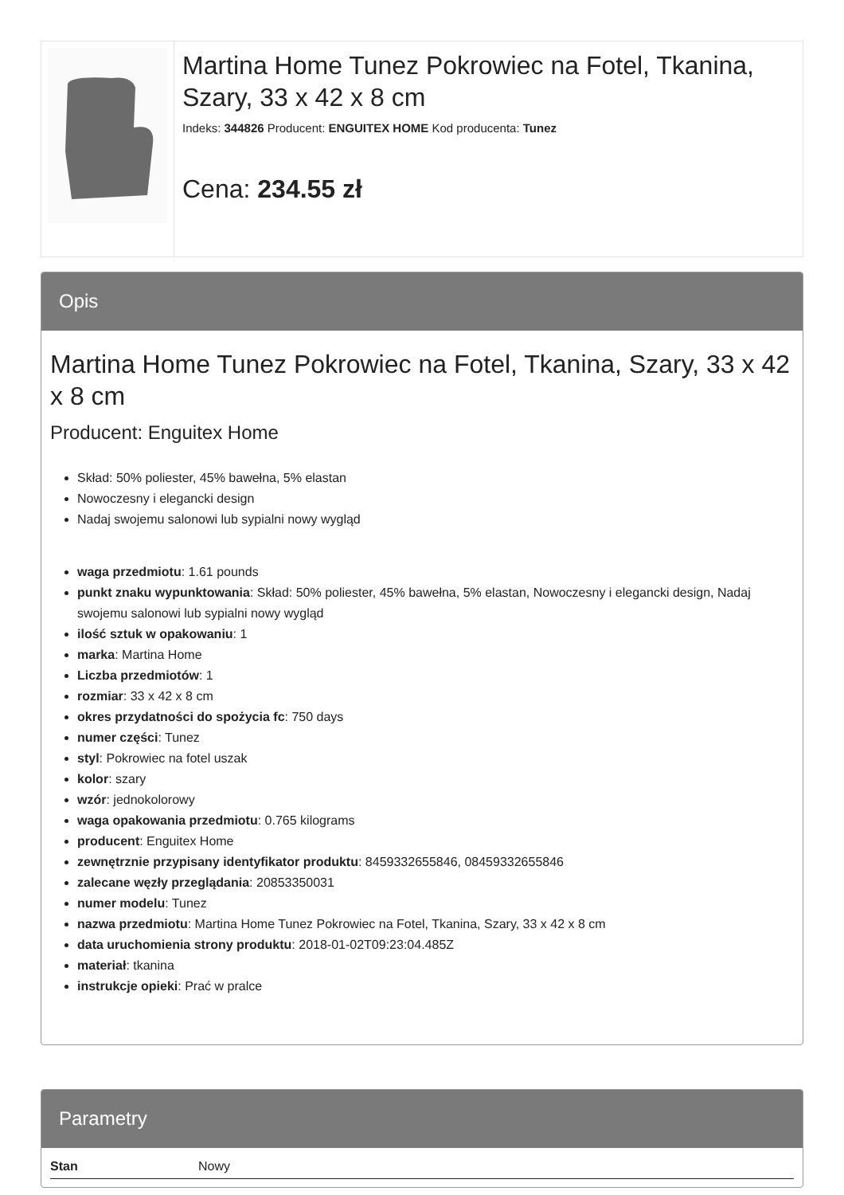Martina Home Tunez Pokrowiec na Fotel, Tkanina, Szary, 33 x 42 x 8 cm
Indeks: 344826 Producent: ENGUITEX HOME Kod producenta: Tunez
Cena: 234.55 zł
Opis
Martina Home Tunez Pokrowiec na Fotel, Tkanina, Szary, 33 x 42 x 8 cm
Producent: Enguitex Home
Skład: 50% poliester, 45% bawełna, 5% elastan
Nowoczesny i elegancki design
Nadaj swojemu salonowi lub sypialni nowy wygląd
waga przedmiotu: 1.61 pounds
punkt znaku wypunktowania: Skład: 50% poliester, 45% bawełna, 5% elastan, Nowoczesny i elegancki design, Nadaj swojemu salonowi lub sypialni nowy wygląd
ilość sztuk w opakowaniu: 1
marka: Martina Home
Liczba przedmiotów: 1
rozmiar: 33 x 42 x 8 cm
okres przydatności do spożycia fc: 750 days
numer części: Tunez
styl: Pokrowiec na fotel uszak
kolor: szary
wzór: jednokolorowy
waga opakowania przedmiotu: 0.765 kilograms
producent: Enguitex Home
zewnętrznie przypisany identyfikator produktu: 8459332655846, 08459332655846
zalecane węzły przeglądania: 20853350031
numer modelu: Tunez
nazwa przedmiotu: Martina Home Tunez Pokrowiec na Fotel, Tkanina, Szary, 33 x 42 x 8 cm
data uruchomienia strony produktu: 2018-01-02T09:23:04.485Z
materiał: tkanina
instrukcje opieki: Prać w pralce
Parametry
| Stan | Nowy |